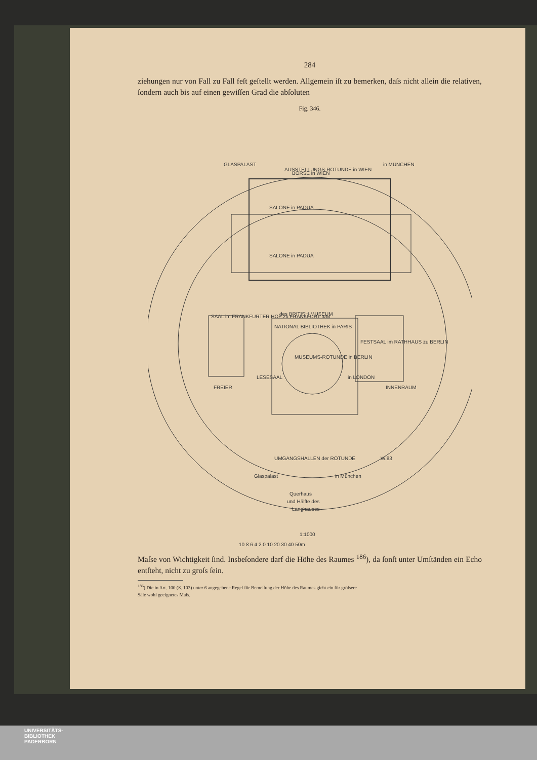284
ziehungen nur von Fall zu Fall feſt geſtellt werden. Allgemein iſt zu bemerken, daſs nicht allein die relativen, ſondern auch bis auf einen gewiſſen Grad die abſoluten
Fig. 346.
GLASPALAST
AUSSTELLUNGS-ROTUNDE in WIEN
in MÜNCHEN
BÖRSE in WIEN
SALONE in PADUA
SALONE in PADUA
SAAL im FRANKFURTER HOF zu FRANKFURT a/M
FESTSAAL im RATHHAUS zu BERLIN
des BRITISH MUSEUM
NATIONAL BIBLIOTHEK in PARIS
LESESAAL
in LONDON
MUSEUMS-ROTUNDE in BERLIN
FREIER
INNENRAUM
UMGANGSHALLEN der ROTUNDE
W.83
Glaspalast
in München
Querhaus
und Hälfte des
Langhauses
1:1000
10 8 6 4 2 0 10 20 30 40 50m
Maſse von Wichtigkeit ſind. Insbeſondere darf die Höhe des Raumes <sup>186</sup>), da ſonſt unter Umſtänden ein Echo entſteht, nicht zu groſs ſein.
<sup>186</sup>) Die in Art. 100 (S. 103) unter 6 angegebene Regel für Bemeſſung der Höhe des Raumes giebt ein für gröſsere
Säle wohl geeignetes Maſs.
UNIVERSITÄTS-
BIBLIOTHEK
PADERBORN